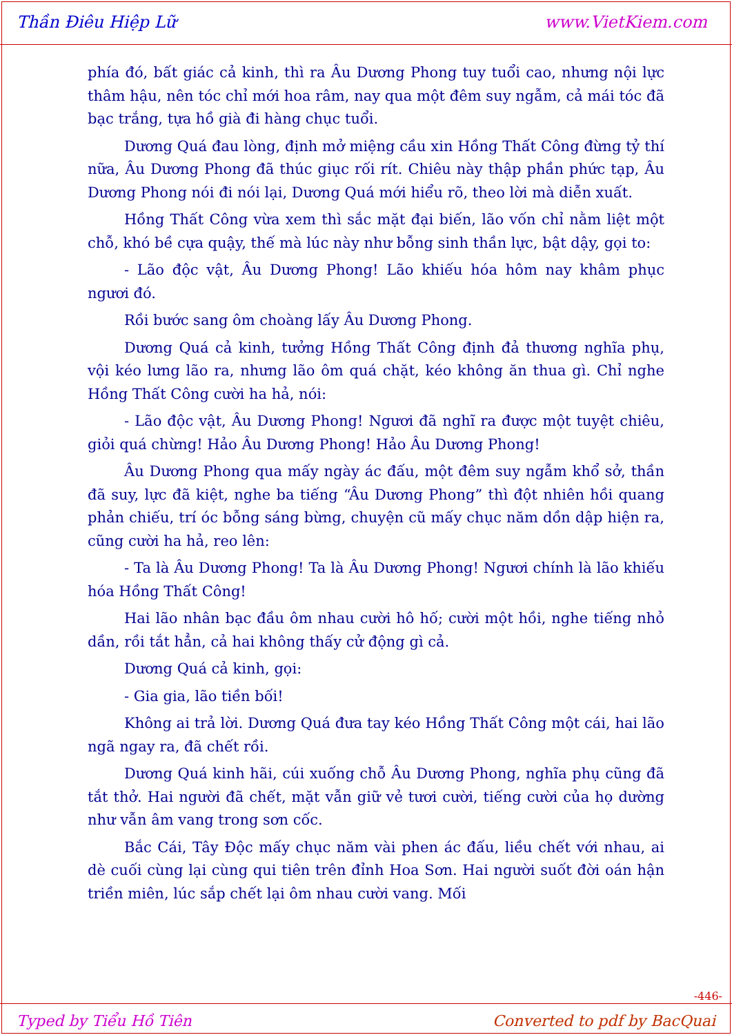Thần Điêu Hiệp Lữ www.VietKiem.com
phía đó, bất giác cả kinh, thì ra Âu Dương Phong tuy tuổi cao, nhưng nội lực thâm hậu, nên tóc chỉ mới hoa râm, nay qua một đêm suy ngẫm, cả mái tóc đã bạc trắng, tựa hồ già đi hàng chục tuổi.
Dương Quá đau lòng, định mở miệng cầu xin Hồng Thất Công đừng tỷ thí nữa, Âu Dương Phong đã thúc giục rối rít. Chiêu này thập phần phức tạp, Âu Dương Phong nói đi nói lại, Dương Quá mới hiểu rõ, theo lời mà diễn xuất.
Hồng Thất Công vừa xem thì sắc mặt đại biến, lão vốn chỉ nằm liệt một chỗ, khó bề cựa quậy, thế mà lúc này như bỗng sinh thần lực, bật dậy, gọi to:
- Lão độc vật, Âu Dương Phong! Lão khiếu hóa hôm nay khâm phục ngươi đó.
Rồi bước sang ôm choàng lấy Âu Dương Phong.
Dương Quá cả kinh, tưởng Hồng Thất Công định đả thương nghĩa phụ, vội kéo lưng lão ra, nhưng lão ôm quá chặt, kéo không ăn thua gì. Chỉ nghe Hồng Thất Công cười ha hả, nói:
- Lão độc vật, Âu Dương Phong! Ngươi đã nghĩ ra được một tuyệt chiêu, giỏi quá chừng! Hảo Âu Dương Phong! Hảo Âu Dương Phong!
Âu Dương Phong qua mấy ngày ác đấu, một đêm suy ngẫm khổ sở, thần đã suy, lực đã kiệt, nghe ba tiếng “Âu Dương Phong” thì đột nhiên hồi quang phản chiếu, trí óc bỗng sáng bừng, chuyện cũ mấy chục năm dồn dập hiện ra, cũng cười ha hả, reo lên:
- Ta là Âu Dương Phong! Ta là Âu Dương Phong! Ngươi chính là lão khiếu hóa Hồng Thất Công!
Hai lão nhân bạc đầu ôm nhau cười hô hố; cười một hồi, nghe tiếng nhỏ dần, rồi tắt hẳn, cả hai không thấy cử động gì cả.
Dương Quá cả kinh, gọi:
- Gia gia, lão tiền bối!
Không ai trả lời. Dương Quá đưa tay kéo Hồng Thất Công một cái, hai lão ngã ngay ra, đã chết rồi.
Dương Quá kinh hãi, cúi xuống chỗ Âu Dương Phong, nghĩa phụ cũng đã tắt thở. Hai người đã chết, mặt vẫn giữ vẻ tươi cười, tiếng cười của họ dường như vẫn âm vang trong sơn cốc.
Bắc Cái, Tây Độc mấy chục năm vài phen ác đấu, liều chết với nhau, ai dè cuối cùng lại cùng qui tiên trên đỉnh Hoa Sơn. Hai người suốt đời oán hận triền miên, lúc sắp chết lại ôm nhau cười vang. Mối
-446-
Typed by Tiểu Hồ Tiên Converted to pdf by BacQuai